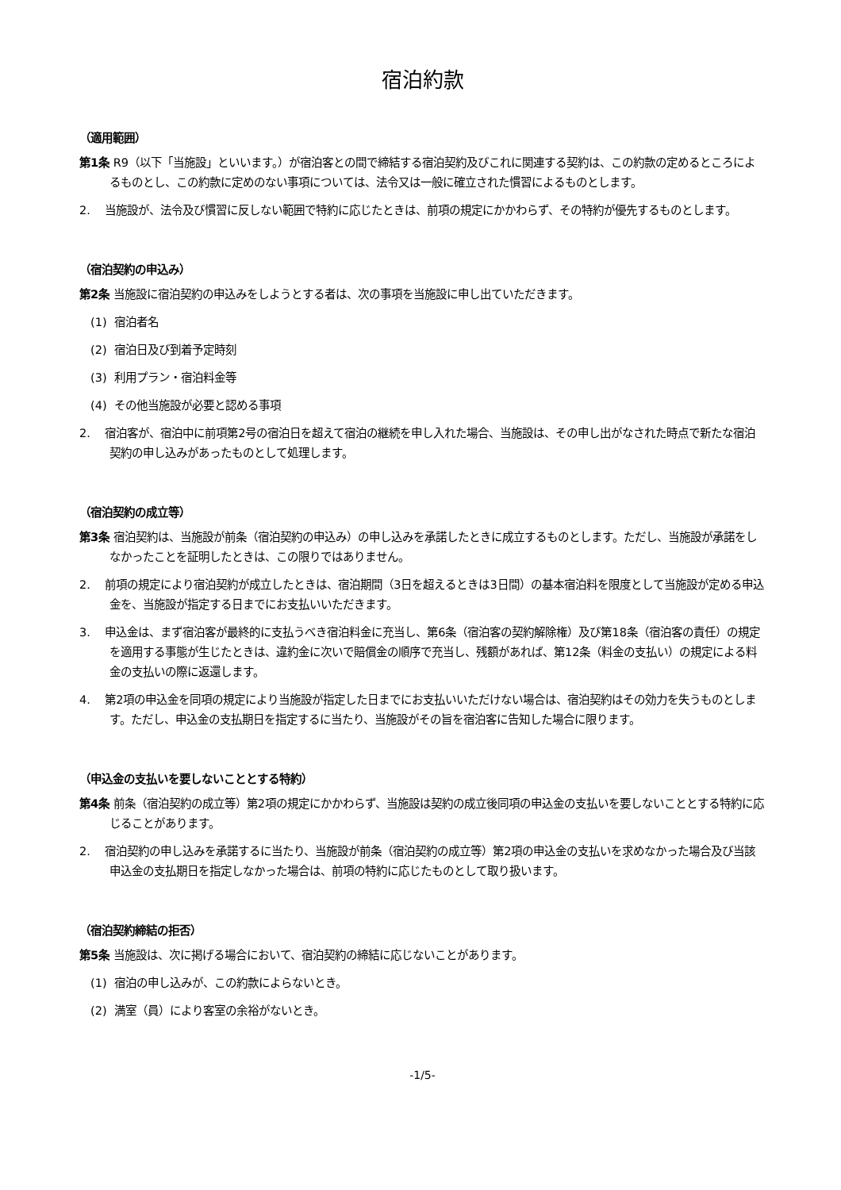宿泊約款
（適用範囲）
第1条 R9（以下「当施設」といいます。）が宿泊客との間で締結する宿泊契約及びこれに関連する契約は、この約款の定めるところによるものとし、この約款に定めのない事項については、法令又は一般に確立された慣習によるものとします。
2. 当施設が、法令及び慣習に反しない範囲で特約に応じたときは、前項の規定にかかわらず、その特約が優先するものとします。
（宿泊契約の申込み）
第2条 当施設に宿泊契約の申込みをしようとする者は、次の事項を当施設に申し出ていただきます。
(1) 宿泊者名
(2) 宿泊日及び到着予定時刻
(3) 利用プラン・宿泊料金等
(4) その他当施設が必要と認める事項
2. 宿泊客が、宿泊中に前項第2号の宿泊日を超えて宿泊の継続を申し入れた場合、当施設は、その申し出がなされた時点で新たな宿泊契約の申し込みがあったものとして処理します。
（宿泊契約の成立等）
第3条 宿泊契約は、当施設が前条（宿泊契約の申込み）の申し込みを承諾したときに成立するものとします。ただし、当施設が承諾をしなかったことを証明したときは、この限りではありません。
2. 前項の規定により宿泊契約が成立したときは、宿泊期間（3日を超えるときは3日間）の基本宿泊料を限度として当施設が定める申込金を、当施設が指定する日までにお支払いいただきます。
3. 申込金は、まず宿泊客が最終的に支払うべき宿泊料金に充当し、第6条（宿泊客の契約解除権）及び第18条（宿泊客の責任）の規定を適用する事態が生じたときは、違約金に次いで賠償金の順序で充当し、残額があれば、第12条（料金の支払い）の規定による料金の支払いの際に返還します。
4. 第2項の申込金を同項の規定により当施設が指定した日までにお支払いいただけない場合は、宿泊契約はその効力を失うものとします。ただし、申込金の支払期日を指定するに当たり、当施設がその旨を宿泊客に告知した場合に限ります。
（申込金の支払いを要しないこととする特約）
第4条 前条（宿泊契約の成立等）第2項の規定にかかわらず、当施設は契約の成立後同項の申込金の支払いを要しないこととする特約に応じることがあります。
2. 宿泊契約の申し込みを承諾するに当たり、当施設が前条（宿泊契約の成立等）第2項の申込金の支払いを求めなかった場合及び当該申込金の支払期日を指定しなかった場合は、前項の特約に応じたものとして取り扱います。
（宿泊契約締結の拒否）
第5条 当施設は、次に掲げる場合において、宿泊契約の締結に応じないことがあります。
(1) 宿泊の申し込みが、この約款によらないとき。
(2) 満室（員）により客室の余裕がないとき。
-1/5-